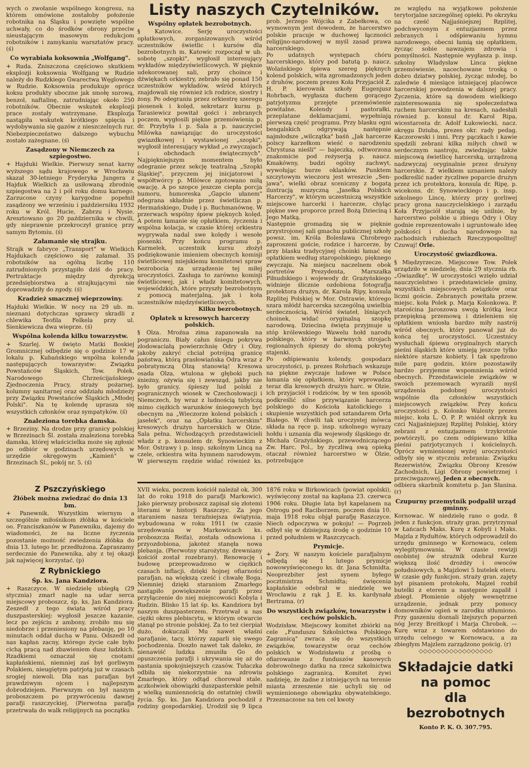wych o zwołanie wspólnego kongresu, na którem omówione zostałoby położenie robotnika na Śląsku i powzięte wspólne uchwały, co do środków obrony przeciw nieustającym masowym redukcjom robotników i zamykaniu warsztatów pracy. (ś)
Co wyrabiała koksownia „Wolfgang".
+ Ruda. Zniszczona częściowo skutkiem eksplozji koksownia Wolfgang w Rudzie należy do Rudzkiego Gwarectwa Węglowego w Rudzie. Koksownia produkuje oprócz koksu produkty uboczne jak smołę surową, benzol, naftalinę, zatrudniając około 250 robotników. Obecnie wskutek eksplozji prace zostały wstrzymane. Eksplozja nastąpiła wskutek krótkiego spięcia i wydobywania się gazów z nieszczelnych rur. Niebezpieczeństwo dalszego wybuchu zostało zażegnane. (ś)
Zasądzony w Niemczech za szpiegostwo.
+ Hajduki Wielkie. Pierwszy senat karny wyższego sądu krajowego w Wrocławiu skazał 30-letniego Fryderyka Jungera z Hajduk Wielkich za usiłowaną zbrodnię szpiegostwa na 2 i pół roku domu karnego. Zarzucone czyny karygodne popełnił zasądzony we wrześniu i październiku 1932 roku w Król. Hucie, Zabrzu i Nysie. Aresztowano go 20 października w chwili, gdy nieprawnie przekroczył granicę przy samym Bytomiu. (ś)
Załamanie się strajku.
Strajk w fabryce „Transport" w Wielkich Hajdukach częściowo się załamał. 35 robotników na ogólną liczbę 110 zatrudnionych przystąpiło dziś do pracy. Pertraktacje między dyrekcją przedsiębiorstwa a strajkującymi nie doprowadziły do zgody. (ś)
Kradzież smacznej wieprzowiny.
Hajduki Wielkie. W nocy na 29 ub. m. nieznani dotychczas sprawcy skradli z chlewika Teofila Felkela przy ul. Sienkiewicza dwa wieprze. (ś)
Wspólna kolenda kilku towarzystw.
+ Szarlej. W święto Matki Boskiej Gromnicznej odbędzie się o godzinie 17 w lokalu p. Kubańskiego wspólna kolenda następujących towarzystw: Związku Powstańców Śląskich, Tow. Polek, Narodowego Chrześcijańskiego Zjednoczenia Pracy, straży pożarnej, kolumny sanitarnej oraz oddziału młodzieży przy Związku Powstańców Śląskich „Młodej Polski". Na tę kolendę uprasza się wszystkich członków oraz sympatyków. (ś)
Znaleziona torebka damska.
+ Brzeziny. Na drodze przy granicy polskiej w Brzezinach Śl. została znaleziona torebka damska, której właścicielka może się zgłosić po odbiór w godzinach urzędowych w urzędzie okręgowym „Kamień" w Brzezinach Śl., pokój nr. 5. (ś)
Listy naszych Czytelników.
Wspólny opłatek bezrobotnych.
§ Katowice. Serję uroczystości opłatkowych, zorganizowanych wśród uczestników świetlic i kursów dla bezrobotnych m. Katowic rozpoczął w ub. sobotę „szopki", wygłosił interesujący wykładów międzyświetlicowych. W pięknie udekorowanej sali, przy choince i dźwiękach orkiestry, zebrało się ponad 150 uczestników wykładów, wśród których znajdowali się również ich rodzice, siostry i żony. Po odegraniu przez orkiestrę szeregu piosenek i kolęd, sekretarz kursu p. Tarasiewicz powitał gości i zebranych poczem, wygłosili piękne przemówienia p. dr. Przybyła i p. Sala a p. nauczyciel Milówka nawiązując do uroczystości gwiazdkowej i wystawionej „szopki", wygłosił interesujący wykład „o zwyczajach i obchodach świątecznych". Najpiękniejszym momentem było odegranie przez sekcję teatralną „Szopki Śląskiej", przyczem jej inicjatorowi i współtwórcy p. Milówce zgotowano miłą owację. A po szopce jeszcze ciepła porcja humoru, humoreska „Gapcio ułanem" odegrana składnie przez świetliczan p. Hermańskiego, Dudę i p. Buchmanównę. W przerwach wspólny śpiew pięknych kolęd. A potem łamanie się opłatkiem, życzenia i wspólna kolacja, w czasie której orkiestra wygrywała nadal swe kolędy i wesołe piosenki. Przy końcu programu p. Karmelek, uczestnik kursu złożył podziękowanie imieniem obecnych komisji świetlicowej miejskiemu komitetowi spraw bezrobocia za urządzenie tej miłej uroczystości. Zasługa to zarówno komisji świetlicowej, jak i władz komitetowych, wojewódzkich, które przyszły bezrobotnym z pomocą materjalną, jak i koła uczestników międzyświetlicowych.
Kilku bezrobotnych.
Opłatek u kresowych harcerzy polskich.
§ Olza. Mroźna zima zapanowała na pograniczu. Biały całun śniegu pokrywa zlodowaciałą powierzchnię Odry i Olzy, jakoby zakryć chciał potrójną granicę państwa, którą prasłowiańska Odra wraz z pobratymczą Olzą stanowią! Kresowa osada Olza, wtulona w głęboki puch śnieżny, ożywia się i zewsząd, jakby nie było granicy, śpieszy lud polski z pogranicznych wiosek w Czechosłowacji i Niemczech, by wraz z ludnością tubylczą mimo ciężkich warunków śniegowych być obecnym na „Wieczorze kolend polskich i jasełek", oraz na „Opłatku harcerskim" kresowych drużyn harcerskich w Olzie. Sala pełna. Wchodzących przedstawicieli władz z p. konsulem dr. Synowieckim z Mor. Ostrawy i p. insp. szkolnym Lincą na czele, orkiestra wita hymnem narodowym. W pierwszym rzędzie widać również ks. prob. Jerzego Wójcika z Zabełkowa, co wymownym jest dowodem, że harcerstwo polskie pracuje w duchowej łączności religijno-narodowej w myśl zasad prawa harcerskiego.
Po udatnych występach chóru harcerskiego, który pod batutą p. naucz. Wolańskiego śpiewa szereg pięknych kolend polskich, wita zgromadzonych jeden z druhów, poczem prezes Koła Przyjaciół Z. H. P. kierownik szkoły Eugenjusz Rohrbach, wygłasza duchem gorącego patrjotyzmu przejęte przemówienie powitalne. Kolendy i pastorałki, przeplatane deklamacjami, wypełniają pierwszą część programu. Przy blasku ogni bengalskich odgrywają następnie najmłodsze „wilczątka" baśń „Jak harcerze polscy karzełkom wieść o narodzeniu Chrystusa nieśli" — bajeczka, odtworzona znakomicie pod reżyserją p. naucz. Kmakówny, budzi ogólny zachwyt, wywołując burze oklasków. Punktem szczytowym wieczoru jest wreszcie „Sen-jawa", wielki obraz sceniczny z bogatą ilustracją muzyczną „Jasełka Polskich Harcerzy", w którym uczestniczą wszystkie miejscowe harcerki i harcerze, chyląc piękne swe proporce przed Bożą Dzieciną i Jego Matką.
Następnie gromadzą się w pięknie przystrojonej sali gmachu publicznej szkoły powsz. im. Króla Bolesława Chrobrego zaproszeni goście, rodzice i harcerze, by przy blasku tradycyjnej choinki łamać się opłatkiem według staropolskiego, pięknego zwyczaju. Na miejscu naczelnem obok portretów Prezydenta, Marszałka Piłsudskiego i wojewody dr. Grażyńskiego widnieje ślicznie ozdobiona fotografja protektora drużyn, dr. Karola Ripy, konsula Rzplitej Polskiej w Mor. Ostrawie, którego szara młódź harcerska szczególną uwielbia serdecznością. Wśród świateł, lśniących choinek, widać oryginalną szopkę narodową. Dziecina święta przyjmuje u stóp królewskiego Wawelu hołd narodu polskiego, który w barwnych strojach regionalnych śpieszy do słomą pokrytej stajenki.
Po odśpiewaniu kolendy, gospodarz uroczystości, p. prezes Rohrbach wskazuje na piękne zwyczaje ludowe w Polsce łamania się opłatkiem, który wprowadza teraz dla kresowych drużyn harc. w Olzie, ich przyjaciół i rodziców, by w ten sposób podkreślić silne przywiązanie harcerza polskiego do Kościoła katolickiego i skupienie wszystkich pod sztandarem Orła Białego. W chwili tak uroczystej mówca składa na ręce p. insp. szkolnego wyrazy hołdu i uznania dla wojewody śląskiego dr. Michała Grażyńskiego, przewodniczącego Zw. Harc. Pol., by życzliwą swą opieką otaczał również harcerstwo w Olzie, potrzebujące
ze względu na wyjątkowe położenie terytorjalne szczególnej opieki. Po okrzyku na cześć Najjaśniejszej Rzplitej, podchwyconym z entuzjazmem przez zebranych i odśpiewaniu hymnu narodowego, obecni łamią się opłatkiem, życząc sobie nawzajem zdrowia i pomyślności. Następnie wygłasza p. insp. szkolny Władysław Linca piękne przemówienie, nacechowane troską o dobro dziatwy polskiej, życząc młodej, bo zaledwie 4 miesiące istniejącej placówce harcerskiej powodzenia w dalszej pracy. Życzenia, które są dowodem wielkiego zainteresowania się społeczeństwa ruchem harcerskim na kresach, nadesłali również p. konsul dr. Karol Ripa, wicestarosta dr. Adolf Łukowiecki, nacz. okręgu Dziuba, prezes okr. rady pedag. Kaczorowski i inni. Przy pączkach i kawie spędzili zebrani kilka miłych chwil w serdecznym nastroju, zwiedzając także miejscową świetlicę harcerską, urządzoną nadzwyczaj oryginalnie przez drużyny harcerskie. Z wielkiem uznaniem należy podkreślić nader życzliwe poparcie drużyn przez ich protektora, konsula dr. Ripę, p. wicekons. dr. Synowieckiego i p. insp. szkolnego Lincę, którzy przy gorliwej pracy grona nauczycielskiego i zarządu Koła Przyjaciół starają się usilnie, by harcerstwo polskie u zbiegu Odry i Olzy godnie reprezentowało i ugruntowało ideę polskości i ducha narodowego na zachodnich rubieżach Rzeczypospolitej! Czuwaj! Orle.
Uroczystość gwiazdkowa.
§ Międzyrzecze. Miejscowe Tow. Polek urządziło w niedzielę, dnia 29 stycznia rb. „Gwiazdkę". W uroczystości wzięło udział nauczycielstwo i przedstawiciele gminy, wszystkich miejscowych związków oraz liczni goście. Zebranych powitała przew. miejsc. koła Polek p. Marja Kolonkowa. P. starościna Jaroszowa swoją krótką lecz przepiękną przemową i dzieleniem się opłatkiem wniosła bardzo miły nastrój wśród obecnych, który panował już do końca tej uroczystości. Uczestnicy wysłuchali śpiewu oryginalnych starych pieśni śląskich które umieją jeszcze tylko niektóre starsze kobiety. I tak spędzono mile parę godzin, które pozostawiły bardzo przyjemne wspomnienia wśród obecnych. Przedstawiciele związków w swoich przemowach wyrazili myśl urządzenia podobnej uroczystości wspólnie dla członków wszystkich miejscowych związków. Przy końcu uroczystości p. Kolonko Walenty prezes miejsc. koła L. O. P. P. wniósł okrzyk ku czci Najjaśniejszej Rzplitej Polskiej, który zebrani z entuzjazmem trzykrotnie powtórzyli, po czem odśpiewano kilka pieśni patrjotycznych i kościelnych. Oprócz wymienionej wyżej uroczystości odbyły się w styczniu zebrania: Związku Rezerwistów, Związku Obrony Kresów Zachodnich, Ligi Obrony powietrznej i przeciwgazowej. Jeden z obecnych.
Z Pszczyńskiego
Żłóbek można zwiedzać do dnia 13 bm.
+ Panewnik. Wszystkim wiernym a szczególnie miłośnikom żłóbka w kościele oo. Franciszkanów w Panewniku, dajemy do wiadomości, że na liczne życzenia pozostanie możność zwiedzenia żłóbka do dnia 13. lutego br. przedłużona. Zapraszamy serdecznie do Panewnika, aby z tej okazji jak najwięcej korzystać. (p)
Z Rybnickiego
Śp. ks. Jana Kandziora.
+ Raszczyce. W niedzielę ubiegłą (29 stycznia) zmarł nagle na udar serca miejscowy proboszcz, śp. ks. Jan Kandziora. Zeszedł z tego świata wśród pracy duszpasterskiej: wygłosił jeszcze kazanie, lecz po zejściu z ambony, zrobiło mu się niedobrze i przeniesiony na plebanję, po 10 minutach oddał ducha w Panu. Odszedł od nas kapłan zacny, którego życie całe było cichą pracą nad zbawieniem dusz ludzkich. Rzadkiemi oznaczał się cnotami kapłańskiemi, niemniej zaś był gorliwym Polakiem, nieugiętym patrjotą już w czasach srogiej niewoli. Dla nas parafjan był prawdziwym ojcem i najlepszym dobrodziejem. Pierwszym on był naszym proboszczem po przywróceniu dawnej parafji raszczyckiej. (Pierwotna parafja przetrwała do walk religijnych na początku
XVII wieku, poczem kościół należał ok. 300 lat do roku 1918 do parafji Markowic). Jako pierwszy proboszcz zapisał się złotemi literami w historji Raszczyc. Za jego staraniem nasza teraźniejsza świątynia, wybudowana w roku 1911 (w czasie urzędowania w Markowicach ks. proboszcza Reifa), została odnowiona i przyozdobiona, jakoteż stanęła nowa plebanja. (Pierwotny starożytny, drewniany kościół został rozebrany). Renowację i budowę przeprowadzono w ciężkich czasach inflacji, dzięki hojnej ofiarności parafjan, na większą cześć i chwałę Boga. Niemniej dzięki staraniom Zmarłego nastąpiło powiększenie parafji przez przyłączenie do niej miejscowości Kobyla i Rudzin. Blisko 15 lat śp. ks. Kandziora był naszym duszpasterzem. Przetrwał u nas ciężki okres plebiscytu, w którym otwarcie stanął po stronie polskiej. Za to też cierpiał dużo, dokuczali Mu nawet właśni parafjanie, tacy, którzy zaparli się swego pochodzenia. Doszło nawet tak daleko, że nienawiść ludzka zmusiła Go do opuszczenia parafji i ukrywania się aż do nastania spokojniejszych czasów. Tułaczka odbiła się niekorzystnie na zdrowiu Zmarłego, który odtąd chorował stale, aczkolwiek obowiązki duszpasterskie pełnił z wielką sumiennością do ostatniej chwili życia. Śp. ks. Jan Kandziora pochodził z rodziny gospodarskiej. Urodził się 9 lipca 1876 roku w Birkowicach (powiat opolski), wyświęcony został na kapłana 23. czerwca 1906 roku. Długie lata był kapelanem na Ostrogu pod Raciborzem, poczem dnia 10. maja 1918 roku objął parafję Raszczyce. Niech odpoczywa w pokoju! — Pogrzeb odbył się w dzisiejszą środę o godzinie 10 przed południem w Raszczycach.
Prymicje.
+ Żory. W naszym kościele parafjalnym odbędą się 1 lutego prymicje nowowyświęconego ks. dr. Jana Schmidta. Neoprezbiter jest synem byłego pocztmistrza Schmidta; święcenia kapłańskie odebrał w niedzielę we Wrocławiu z rąk J. E. ks. kardynała Bertrama. (r)
Do wszystkich związków, towarzystw i cechów polskich.
Wodzisław. Miejscowy komitet zbiórki na cele „Funduszu Szkolnictwa Polskiego Zagranicą" zwraca się do wszystkich związków, towarzystw oraz cechów polskich w Wodzisławiu z prośbą o ofiarowanie z funduszów kasowych dobrowolnego datku na rzecz szkolnictwa polskiego zagranicą. Komitet żywi nadzieję, że żadne z istniejących na terenie miasta zrzeszenie nie uchyli się od wymienionego obowiązku obywatelskiego. Przeznaczone na ten cel kwoty
odbiera skarbnik komitetu p. Jan Słanina. (r)
Czupurny przemytnik podpalił urząd gminny.
Kornowac. W niedzielę rano o godz. 8 jeden z funkcjon. straży gran. przytrzymał w Łańcach Maks. Kurę z Kobyli i Maks. Majzla z Rydułtów, których odprowadził do urzędu gminnego w Kornowacu, celem wylegitymowania. W czasie rewizji osobistej ów strażnik odebrał Kurze większą ilość drożdży i owoców południowych, a Majzlowi 5 butelek eteru. W czasie gdy funkcjon. straży gran. zajęty był pisaniem protokołu, Majzel rozbił butelki z eterem a następnie zapalił i zbiegł. Płomienie objęły wewnętrzne urządzenie, jednak przy pomocy domowników ogień w zarodku stłumiono. Przy gaszeniu doznali lżejszych poparzeń nóg Jerzy Breitkopf i Marja Chrobok. — Kurę wraz z towarem odstawiono do urzędu celnego w Kornowacu, a za zbiegłym Majzlem zarządzono pościg. (r)
◇◇◇◇◇◇◇◇◇◇◇◇◇◇◇◇◇
Składajcie datki
na pomoc
dla bezrobotnych
Konto P. K. O. 307.795.